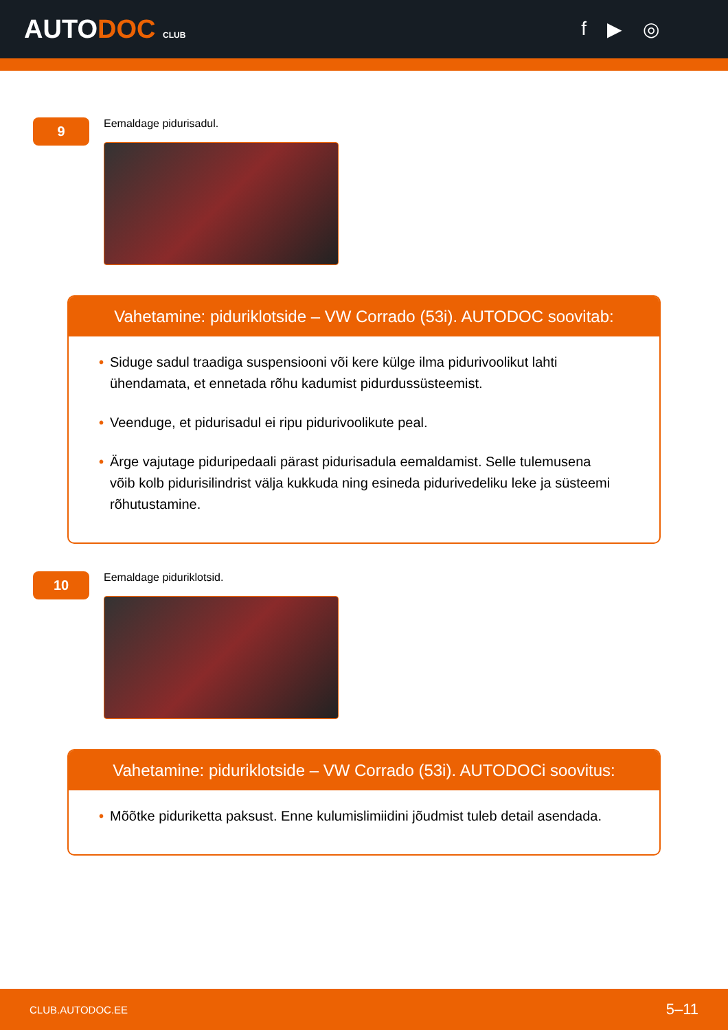AUTODOC CLUB
f ▶ ◎
9
Eemaldage pidurisadul.
Vahetamine: piduriklotside – VW Corrado (53i). AUTODOC soovitab:
• Siduge sadul traadiga suspensiooni või kere külge ilma pidurivoolikut lahti ühendamata, et ennetada rõhu kadumist pidurdussüsteemist.
• Veenduge, et pidurisadul ei ripu pidurivoolikute peal.
• Ärge vajutage piduripedaali pärast pidurisadula eemaldamist. Selle tulemusena võib kolb pidurisilindrist välja kukkuda ning esineda pidurivedeliku leke ja süsteemi rõhutustamine.
10
Eemaldage piduriklotsid.
Vahetamine: piduriklotside – VW Corrado (53i). AUTODOCi soovitus:
• Mõõtke piduriketta paksust. Enne kulumislimiidini jõudmist tuleb detail asendada.
CLUB.AUTODOC.EE 5–11